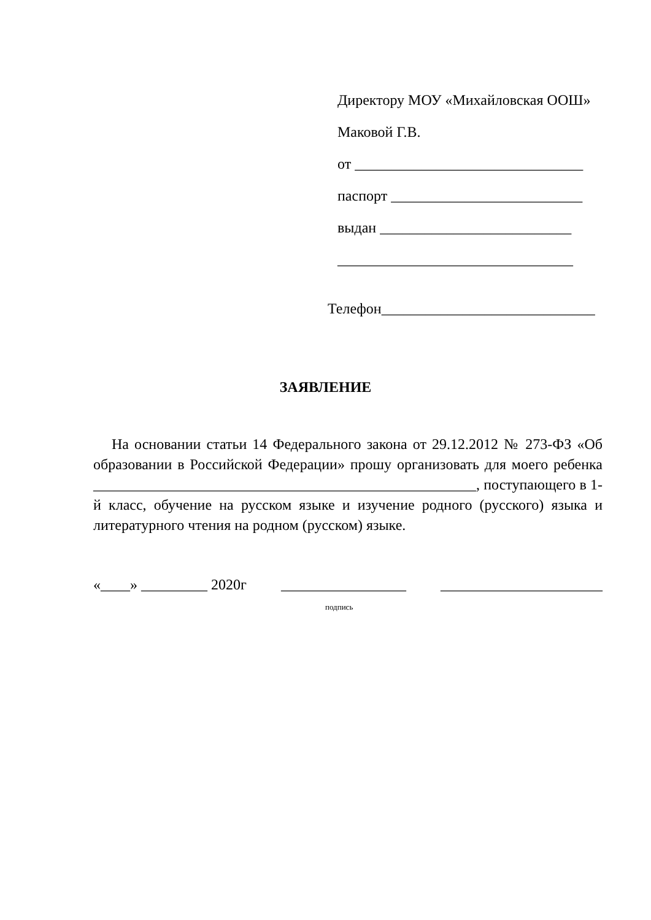Директору МОУ «Михайловская ООШ»
Маковой Г.В.
от _______________________________
паспорт __________________________
выдан __________________________
________________________________
Телефон_____________________________
ЗАЯВЛЕНИЕ
На основании статьи 14 Федерального закона от 29.12.2012 № 273-ФЗ «Об образовании в Российской Федерации» прошу организовать для моего ребенка ____________________________________________________, поступающего в 1-й класс, обучение на русском языке и изучение родного (русского) языка и литературного чтения на родном (русском) языке.
«____» _________ 2020г _________________ ______________________
подпись